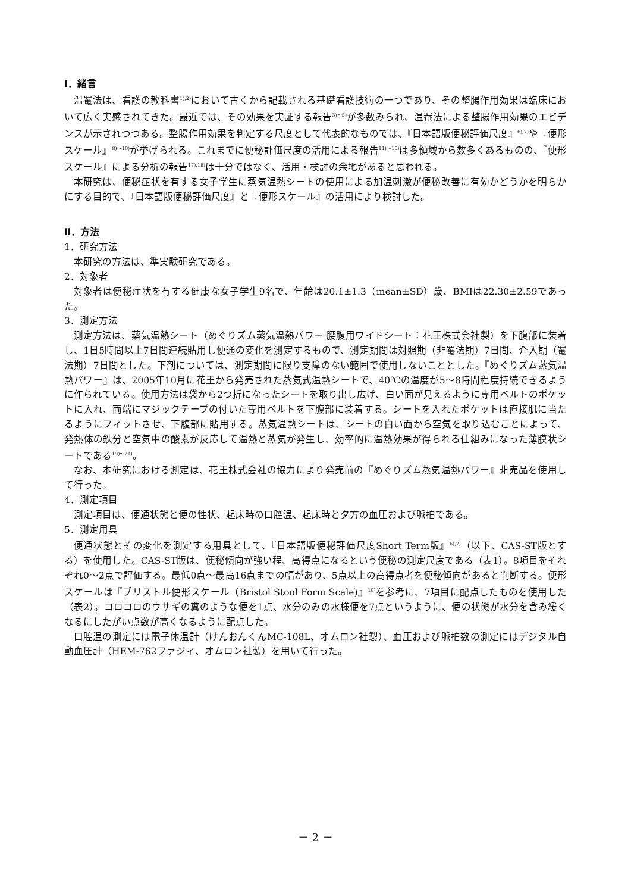Ⅰ．緒言
温罨法は、看護の教科書<sup>1),2)</sup>において古くから記載される基礎看護技術の一つであり、その整腸作用効果は臨床において広く実感されてきた。最近では、その効果を実証する報告<sup>3)～5)</sup>が多数みられ、温罨法による整腸作用効果のエビデンスが示されつつある。整腸作用効果を判定する尺度として代表的なものでは、『日本語版便秘評価尺度』<sup>6),7)</sup>や『便形スケール』<sup>8)～10)</sup>が挙げられる。これまでに便秘評価尺度の活用による報告<sup>11)～16)</sup>は多領域から数多くあるものの、『便形スケール』による分析の報告<sup>17),18)</sup>は十分ではなく、活用・検討の余地があると思われる。
本研究は、便秘症状を有する女子学生に蒸気温熱シートの使用による加温刺激が便秘改善に有効かどうかを明らかにする目的で、『日本語版便秘評価尺度』と『便形スケール』の活用により検討した。
Ⅱ．方法
1．研究方法
本研究の方法は、準実験研究である。
2．対象者
対象者は便秘症状を有する健康な女子学生9名で、年齢は20.1±1.3（mean±SD）歳、BMIは22.30±2.59であった。
3．測定方法
測定方法は、蒸気温熱シート（めぐりズム蒸気温熱パワー 腰腹用ワイドシート：花王株式会社製）を下腹部に装着し、1日5時間以上7日間連続貼用し便通の変化を測定するもので、測定期間は対照期（非罨法期）7日間、介入期（罨法期）7日間とした。下剤については、測定期間に限り支障のない範囲で使用しないこととした。『めぐりズム蒸気温熱パワー』は、2005年10月に花王から発売された蒸気式温熱シートで、40℃の温度が5～8時間程度持続できるように作られている。使用方法は袋から2つ折になったシートを取り出し広げ、白い面が見えるように専用ベルトのポケットに入れ、両端にマジックテープの付いた専用ベルトを下腹部に装着する。シートを入れたポケットは直接肌に当たるようにフィットさせ、下腹部に貼用する。蒸気温熱シートは、シートの白い面から空気を取り込むことによって、発熱体の鉄分と空気中の酸素が反応して温熱と蒸気が発生し、効率的に温熱効果が得られる仕組みになった薄膜状シートである<sup>19)～21)</sup>。
なお、本研究における測定は、花王株式会社の協力により発売前の『めぐりズム蒸気温熱パワー』非売品を使用して行った。
4．測定項目
測定項目は、便通状態と便の性状、起床時の口腔温、起床時と夕方の血圧および脈拍である。
5．測定用具
便通状態とその変化を測定する用具として、『日本語版便秘評価尺度Short Term版』<sup>6),7)</sup>（以下、CAS-ST版とする）を使用した。CAS-ST版は、便秘傾向が強い程、高得点になるという便秘の測定尺度である（表1）。8項目をそれぞれ0～2点で評価する。最低0点～最高16点までの幅があり、5点以上の高得点者を便秘傾向があると判断する。便形スケールは『ブリストル便形スケール（Bristol Stool Form Scale)』<sup>10)</sup>を参考に、7項目に配点したものを使用した（表2）。コロコロのウサギの糞のような便を1点、水分のみの水様便を7点というように、便の状態が水分を含み緩くなるにしたがい点数が高くなるように配点した。
口腔温の測定には電子体温計（けんおんくんMC-108L、オムロン社製）、血圧および脈拍数の測定にはデジタル自動血圧計（HEM-762ファジィ、オムロン社製）を用いて行った。
－ 2 －